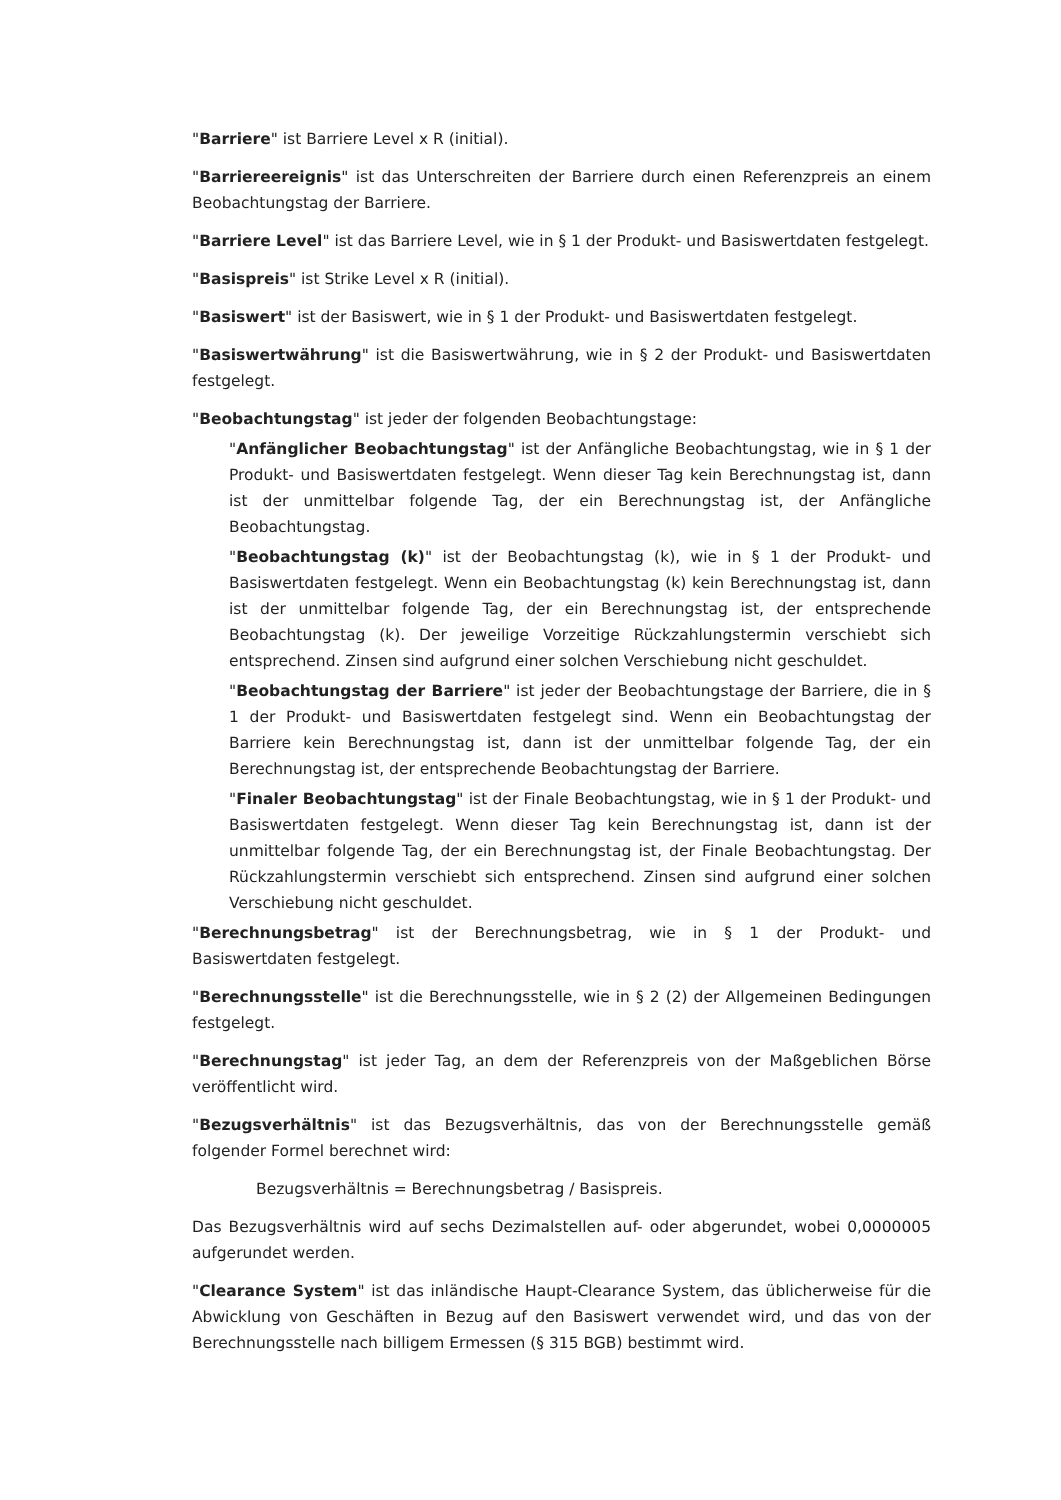"Barriere" ist Barriere Level x R (initial).
"Barriereereignis" ist das Unterschreiten der Barriere durch einen Referenzpreis an einem Beobachtungstag der Barriere.
"Barriere Level" ist das Barriere Level, wie in § 1 der Produkt- und Basiswertdaten festgelegt.
"Basispreis" ist Strike Level x R (initial).
"Basiswert" ist der Basiswert, wie in § 1 der Produkt- und Basiswertdaten festgelegt.
"Basiswertwährung" ist die Basiswertwährung, wie in § 2 der Produkt- und Basiswertdaten festgelegt.
"Beobachtungstag" ist jeder der folgenden Beobachtungstage:
"Anfänglicher Beobachtungstag" ist der Anfängliche Beobachtungstag, wie in § 1 der Produkt- und Basiswertdaten festgelegt. Wenn dieser Tag kein Berechnungstag ist, dann ist der unmittelbar folgende Tag, der ein Berechnungstag ist, der Anfängliche Beobachtungstag.
"Beobachtungstag (k)" ist der Beobachtungstag (k), wie in § 1 der Produkt- und Basiswertdaten festgelegt. Wenn ein Beobachtungstag (k) kein Berechnungstag ist, dann ist der unmittelbar folgende Tag, der ein Berechnungstag ist, der entsprechende Beobachtungstag (k). Der jeweilige Vorzeitige Rückzahlungstermin verschiebt sich entsprechend. Zinsen sind aufgrund einer solchen Verschiebung nicht geschuldet.
"Beobachtungstag der Barriere" ist jeder der Beobachtungstage der Barriere, die in § 1 der Produkt- und Basiswertdaten festgelegt sind. Wenn ein Beobachtungstag der Barriere kein Berechnungstag ist, dann ist der unmittelbar folgende Tag, der ein Berechnungstag ist, der entsprechende Beobachtungstag der Barriere.
"Finaler Beobachtungstag" ist der Finale Beobachtungstag, wie in § 1 der Produkt- und Basiswertdaten festgelegt. Wenn dieser Tag kein Berechnungstag ist, dann ist der unmittelbar folgende Tag, der ein Berechnungstag ist, der Finale Beobachtungstag. Der Rückzahlungstermin verschiebt sich entsprechend. Zinsen sind aufgrund einer solchen Verschiebung nicht geschuldet.
"Berechnungsbetrag" ist der Berechnungsbetrag, wie in § 1 der Produkt- und Basiswertdaten festgelegt.
"Berechnungsstelle" ist die Berechnungsstelle, wie in § 2 (2) der Allgemeinen Bedingungen festgelegt.
"Berechnungstag" ist jeder Tag, an dem der Referenzpreis von der Maßgeblichen Börse veröffentlicht wird.
"Bezugsverhältnis" ist das Bezugsverhältnis, das von der Berechnungsstelle gemäß folgender Formel berechnet wird:
Bezugsverhältnis = Berechnungsbetrag / Basispreis.
Das Bezugsverhältnis wird auf sechs Dezimalstellen auf- oder abgerundet, wobei 0,0000005 aufgerundet werden.
"Clearance System" ist das inländische Haupt-Clearance System, das üblicherweise für die Abwicklung von Geschäften in Bezug auf den Basiswert verwendet wird, und das von der Berechnungsstelle nach billigem Ermessen (§ 315 BGB) bestimmt wird.